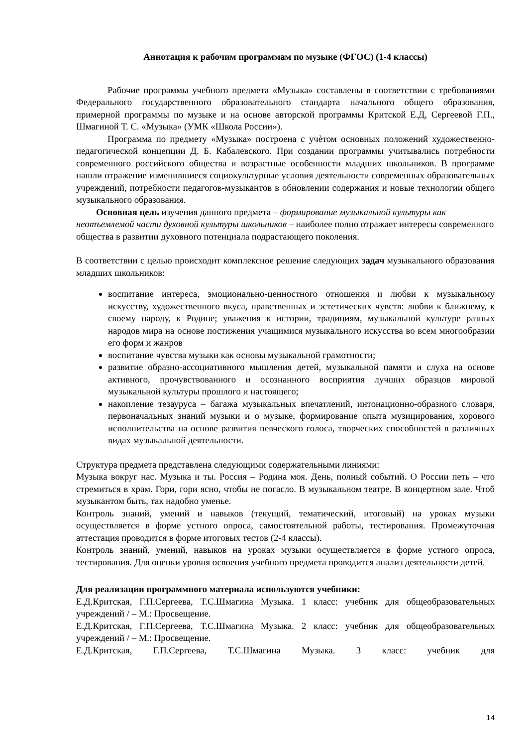Аннотация к рабочим программам по музыке (ФГОС) (1-4 классы)
Рабочие программы учебного предмета «Музыка» составлены в соответствии с требованиями Федерального государственного образовательного стандарта начального общего образования, примерной программы по музыке и на основе авторской программы Критской Е.Д, Сергеевой Г.П., Шмагиной Т. С. «Музыка» (УМК «Школа России»).
Программа по предмету «Музыка» построена с учѐтом основных положений художественно-педагогической концепции Д. Б. Кабалевского. При создании программы учитывались потребности современного российского общества и возрастные особенности младших школьников. В программе нашли отражение изменившиеся социокультурные условия деятельности современных образовательных учреждений, потребности педагогов-музыкантов в обновлении содержания и новые технологии общего музыкального образования.
Основная цель изучения данного предмета – формирование музыкальной культуры как неотъемлемой части духовной культуры школьников – наиболее полно отражает интересы современного общества в развитии духовного потенциала подрастающего поколения.
В соответствии с целью происходит комплексное решение следующих задач музыкального образования младших школьников:
воспитание интереса, эмоционально-ценностного отношения и любви к музыкальному искусству, художественного вкуса, нравственных и эстетических чувств: любви к ближнему, к своему народу, к Родине; уважения к истории, традициям, музыкальной культуре разных народов мира на основе постижения учащимися музыкального искусства во всем многообразии его форм и жанров
воспитание чувства музыки как основы музыкальной грамотности;
развитие образно-ассоциативного мышления детей, музыкальной памяти и слуха на основе активного, прочувствованного и осознанного восприятия лучших образцов мировой музыкальной культуры прошлого и настоящего;
накопление тезауруса – багажа музыкальных впечатлений, интонационно-образного словаря, первоначальных знаний музыки и о музыке, формирование опыта музицирования, хорового исполнительства на основе развития певческого голоса, творческих способностей в различных видах музыкальной деятельности.
Структура предмета представлена следующими содержательными линиями:
Музыка вокруг нас. Музыка и ты. Россия – Родина моя. День, полный событий. О России петь – что стремиться в храм. Гори, гори ясно, чтобы не погасло. В музыкальном театре. В концертном зале. Чтоб музыкантом быть, так надобно уменье.
Контроль знаний, умений и навыков (текущий, тематический, итоговый) на уроках музыки осуществляется в форме устного опроса, самостоятельной работы, тестирования. Промежуточная аттестация проводится в форме итоговых тестов (2-4 классы).
Контроль знаний, умений, навыков на уроках музыки осуществляется в форме устного опроса, тестирования. Для оценки уровня освоения учебного предмета проводится анализ деятельности детей.
Для реализации программного материала используются учебники:
Е.Д.Критская, Г.П.Сергеева, Т.С.Шмагина Музыка. 1 класс: учебник для общеобразовательных учреждений / – М.: Просвещение.
Е.Д.Критская, Г.П.Сергеева, Т.С.Шмагина Музыка. 2 класс: учебник для общеобразовательных учреждений / – М.: Просвещение.
Е.Д.Критская, Г.П.Сергеева, Т.С.Шмагина Музыка. 3 класс: учебник для
14